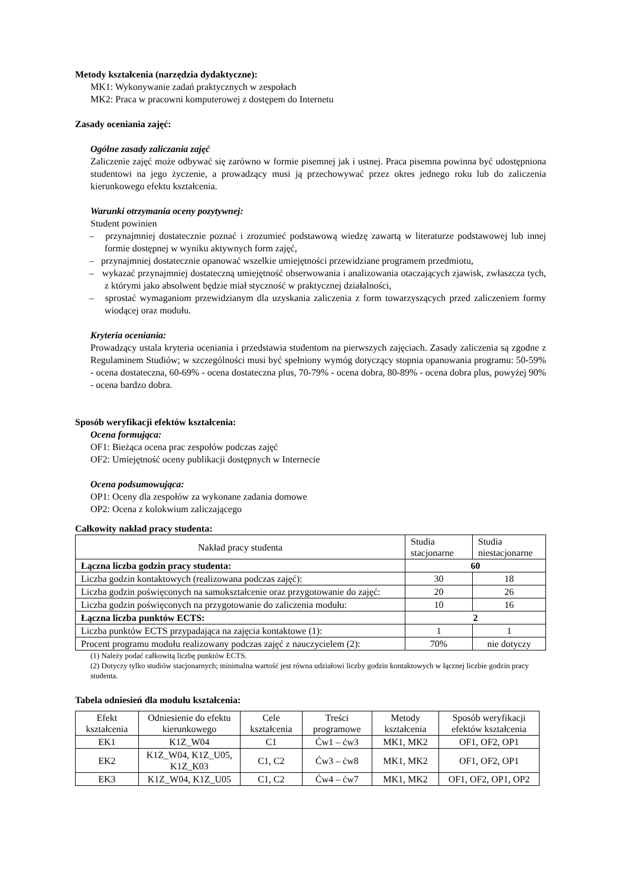Metody kształcenia (narzędzia dydaktyczne):
MK1: Wykonywanie zadań praktycznych w zespołach
MK2: Praca w pracowni komputerowej z dostępem do Internetu
Zasady oceniania zajęć:
Ogólne zasady zaliczania zajęć
Zaliczenie zajęć może odbywać się zarówno w formie pisemnej jak i ustnej. Praca pisemna powinna być udostępniona studentowi na jego życzenie, a prowadzący musi ją przechowywać przez okres jednego roku lub do zaliczenia kierunkowego efektu kształcenia.
Warunki otrzymania oceny pozytywnej:
Student powinien
– przynajmniej dostatecznie poznać i zrozumieć podstawową wiedzę zawartą w literaturze podstawowej lub innej formie dostępnej w wyniku aktywnych form zajęć,
– przynajmniej dostatecznie opanować wszelkie umiejętności przewidziane programem przedmiotu,
– wykazać przynajmniej dostateczną umiejętność obserwowania i analizowania otaczających zjawisk, zwłaszcza tych, z którymi jako absolwent będzie miał styczność w praktycznej działalności,
– sprostać wymaganiom przewidzianym dla uzyskania zaliczenia z form towarzyszących przed zaliczeniem formy wiodącej oraz modułu.
Kryteria oceniania:
Prowadzący ustala kryteria oceniania i przedstawia studentom na pierwszych zajęciach. Zasady zaliczenia są zgodne z Regulaminem Studiów; w szczególności musi być spełniony wymóg dotyczący stopnia opanowania programu: 50-59% - ocena dostateczna, 60-69% - ocena dostateczna plus, 70-79% - ocena dobra, 80-89% - ocena dobra plus, powyżej 90% - ocena bardzo dobra.
Sposób weryfikacji efektów kształcenia:
Ocena formująca:
OF1: Bieżąca ocena prac zespołów podczas zajęć
OF2: Umiejętność oceny publikacji dostępnych w Internecie
Ocena podsumowująca:
OP1: Oceny dla zespołów za wykonane zadania domowe
OP2: Ocena z kolokwium zaliczającego
Całkowity nakład pracy studenta:
| Nakład pracy studenta | Studia stacjonarne | Studia niestacjonarne |
| --- | --- | --- |
| Łączna liczba godzin pracy studenta: | 60 | |
| Liczba godzin kontaktowych (realizowana podczas zajęć): | 30 | 18 |
| Liczba godzin poświęconych na samokształcenie oraz przygotowanie do zajęć: | 20 | 26 |
| Liczba godzin poświęconych na przygotowanie do zaliczenia modułu: | 10 | 16 |
| Łączna liczba punktów ECTS: | 2 | |
| Liczba punktów ECTS przypadająca na zajęcia kontaktowe (1): | 1 | 1 |
| Procent programu modułu realizowany podczas zajęć z nauczycielem (2): | 70% | nie dotyczy |
(1) Należy podać całkowitą liczbę punktów ECTS.
(2) Dotyczy tylko studiów stacjonarnych; minimalna wartość jest równa udziałowi liczby godzin kontaktowych w łącznej liczbie godzin pracy studenta.
Tabela odniesień dla modułu kształcenia:
| Efekt kształcenia | Odniesienie do efektu kierunkowego | Cele kształcenia | Treści programowe | Metody kształcenia | Sposób weryfikacji efektów kształcenia |
| --- | --- | --- | --- | --- | --- |
| EK1 | K1Z_W04 | C1 | Ćw1 – ćw3 | MK1, MK2 | OF1, OF2, OP1 |
| EK2 | K1Z_W04, K1Z_U05, K1Z_K03 | C1, C2 | Ćw3 – ćw8 | MK1, MK2 | OF1, OF2, OP1 |
| EK3 | K1Z_W04, K1Z_U05 | C1, C2 | Ćw4 – ćw7 | MK1, MK2 | OF1, OF2, OP1, OP2 |